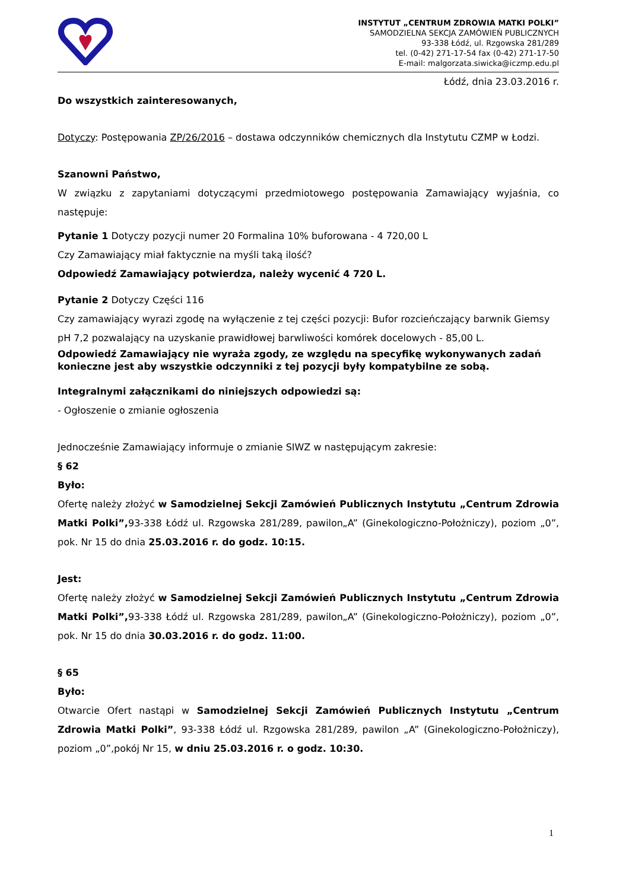INSTYTUT „CENTRUM ZDROWIA MATKI POLKI”
SAMODZIELNA SEKCJA ZAMÓWIEŃ PUBLICZNYCH
93-338 Łódź, ul. Rzgowska 281/289
tel. (0-42) 271-17-54 fax (0-42) 271-17-50
E-mail: malgorzata.siwicka@iczmp.edu.pl
Łódź, dnia 23.03.2016 r.
Do wszystkich zainteresowanych,
Dotyczy: Postępowania ZP/26/2016 – dostawa odczynników chemicznych dla Instytutu CZMP w Łodzi.
Szanowni Państwo,
W związku z zapytaniami dotyczącymi przedmiotowego postępowania Zamawiający wyjaśnia, co następuje:
Pytanie 1 Dotyczy pozycji numer 20 Formalina 10% buforowana - 4 720,00 L
Czy Zamawiający miał faktycznie na myśli taką ilość?
Odpowiedź Zamawiający potwierdza, należy wycenić 4 720 L.
Pytanie 2 Dotyczy Części 116
Czy zamawiający wyrazi zgodę na wyłączenie z tej części pozycji: Bufor rozcieńczający barwnik Giemsy pH 7,2 pozwalający na uzyskanie prawidłowej barwliwości komórek docelowych - 85,00 L.
Odpowiedź Zamawiający nie wyraża zgody, ze względu na specyfikę wykonywanych zadań konieczne jest aby wszystkie odczynniki z tej pozycji były kompatybilne ze sobą.
Integralnymi załącznikami do niniejszych odpowiedzi są:
- Ogłoszenie o zmianie ogłoszenia
Jednocześnie Zamawiający informuje o zmianie SIWZ w następującym zakresie:
§ 62
Było:
Ofertę należy złożyć w Samodzielnej Sekcji Zamówień Publicznych Instytutu „Centrum Zdrowia Matki Polki”, 93-338 Łódź ul. Rzgowska 281/289, pawilon„A” (Ginekologiczno-Położniczy), poziom „0”, pok. Nr 15 do dnia 25.03.2016 r. do godz. 10:15.
Jest:
Ofertę należy złożyć w Samodzielnej Sekcji Zamówień Publicznych Instytutu „Centrum Zdrowia Matki Polki”, 93-338 Łódź ul. Rzgowska 281/289, pawilon„A” (Ginekologiczno-Położniczy), poziom „0”, pok. Nr 15 do dnia 30.03.2016 r. do godz. 11:00.
§ 65
Było:
Otwarcie Ofert nastąpi w Samodzielnej Sekcji Zamówień Publicznych Instytutu „Centrum Zdrowia Matki Polki”, 93-338 Łódź ul. Rzgowska 281/289, pawilon „A” (Ginekologiczno-Położniczy), poziom „0”,pokój Nr 15, w dniu 25.03.2016 r. o godz. 10:30.
1